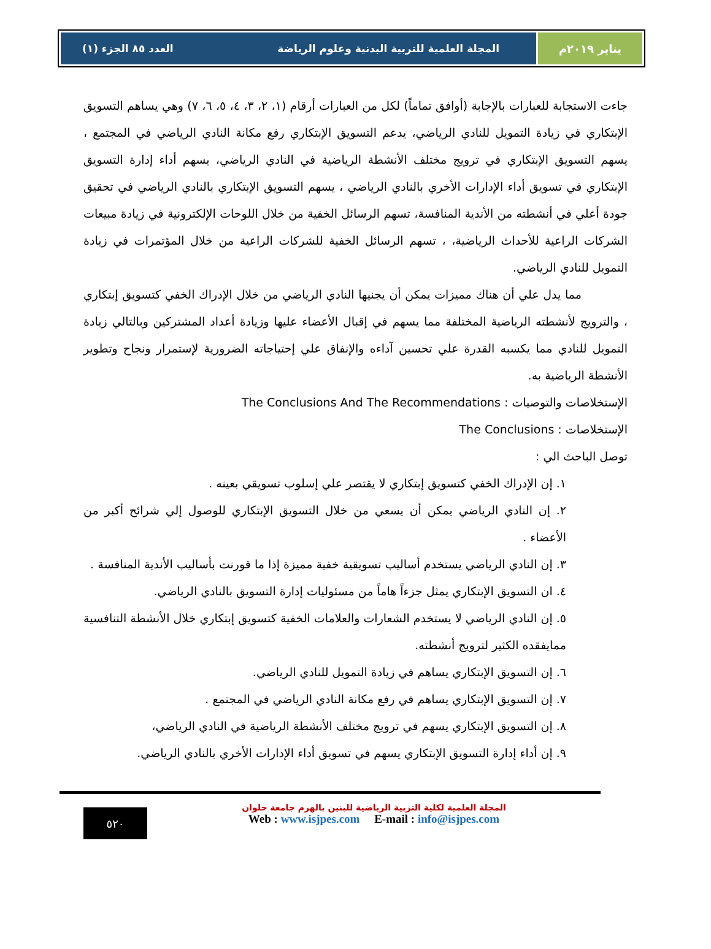يناير ٢٠١٩م المجلة العلمية للتربية البدنية وعلوم الرياضة العدد ٨٥ الجزء (١)
جاءت الاستجابة للعبارات بالإجابة (أوافق تماماً) لكل من العبارات أرقام (١، ٢، ٣، ٤، ٥، ٦، ٧) وهي يساهم التسويق الإبتكاري في زيادة التمويل للنادي الرياضي، يدعم التسويق الإبتكاري رفع مكانة النادي الرياضي في المجتمع ، يسهم التسويق الإبتكاري في ترويج مختلف الأنشطة الرياضية في النادي الرياضي، يسهم أداء إدارة التسويق الإبتكاري في تسويق أداء الإدارات الأخري بالنادي الرياضي ، يسهم التسويق الإبتكاري بالنادي الرياضي في تحقيق جودة أعلي في أنشطته من الأندية المنافسة، تسهم الرسائل الخفية من خلال اللوحات الإلكترونية في زيادة مبيعات الشركات الراعية للأحداث الرياضية، ، تسهم الرسائل الخفية للشركات الراعية من خلال المؤتمرات في زيادة التمويل للنادي الرياضي.
مما يدل علي أن هناك مميزات يمكن أن يجنيها النادي الرياضي من خلال الإدراك الخفي كتسويق إبتكاري ، والترويج لأنشطته الرياضية المختلفة مما يسهم في إقبال الأعضاء عليها وزيادة أعداد المشتركين وبالتالي زيادة التمويل للنادي مما يكسبه القدرة علي تحسين آداءه والإنفاق علي إحتياجاته الضرورية لإستمرار ونجاح وتطوير الأنشطة الرياضية به.
الإستخلاصات والتوصيات : The Conclusions And The Recommendations
الإستخلاصات : The Conclusions
توصل الباحث الي :
١. إن الإدراك الخفي كتسويق إبتكاري لا يقتصر علي إسلوب تسويقي بعينه .
٢. إن النادي الرياضي يمكن أن يسعي من خلال التسويق الإبتكاري للوصول إلي شرائح أكبر من الأعضاء .
٣. إن النادي الرياضي يستخدم أساليب تسويقية خفية مميزة إذا ما قورنت بأساليب الأندية المنافسة .
٤. ان التسويق الإبتكاري يمثل جزءاً هاماً من مسئوليات إدارة التسويق بالنادي الرياضي.
٥. إن النادي الرياضي لا يستخدم الشعارات والعلامات الخفية كتسويق إبتكاري خلال الأنشطة التنافسية ممايفقده الكثير لترويج أنشطته.
٦. إن التسويق الإبتكاري يساهم في زيادة التمويل للنادي الرياضي.
٧. إن التسويق الإبتكاري يساهم في رفع مكانة النادي الرياضي في المجتمع .
٨. إن التسويق الإبتكاري يسهم في ترويج مختلف الأنشطة الرياضية في النادي الرياضي،
٩. إن أداء إدارة التسويق الإبتكاري يسهم في تسويق أداء الإدارات الأخري بالنادي الرياضي.
المجلة العلمية لكلية التربية الرياضية للبنين بالهرم جامعة حلوان
Web : www.isjpes.com E-mail : info@isjpes.com
٥٢٠